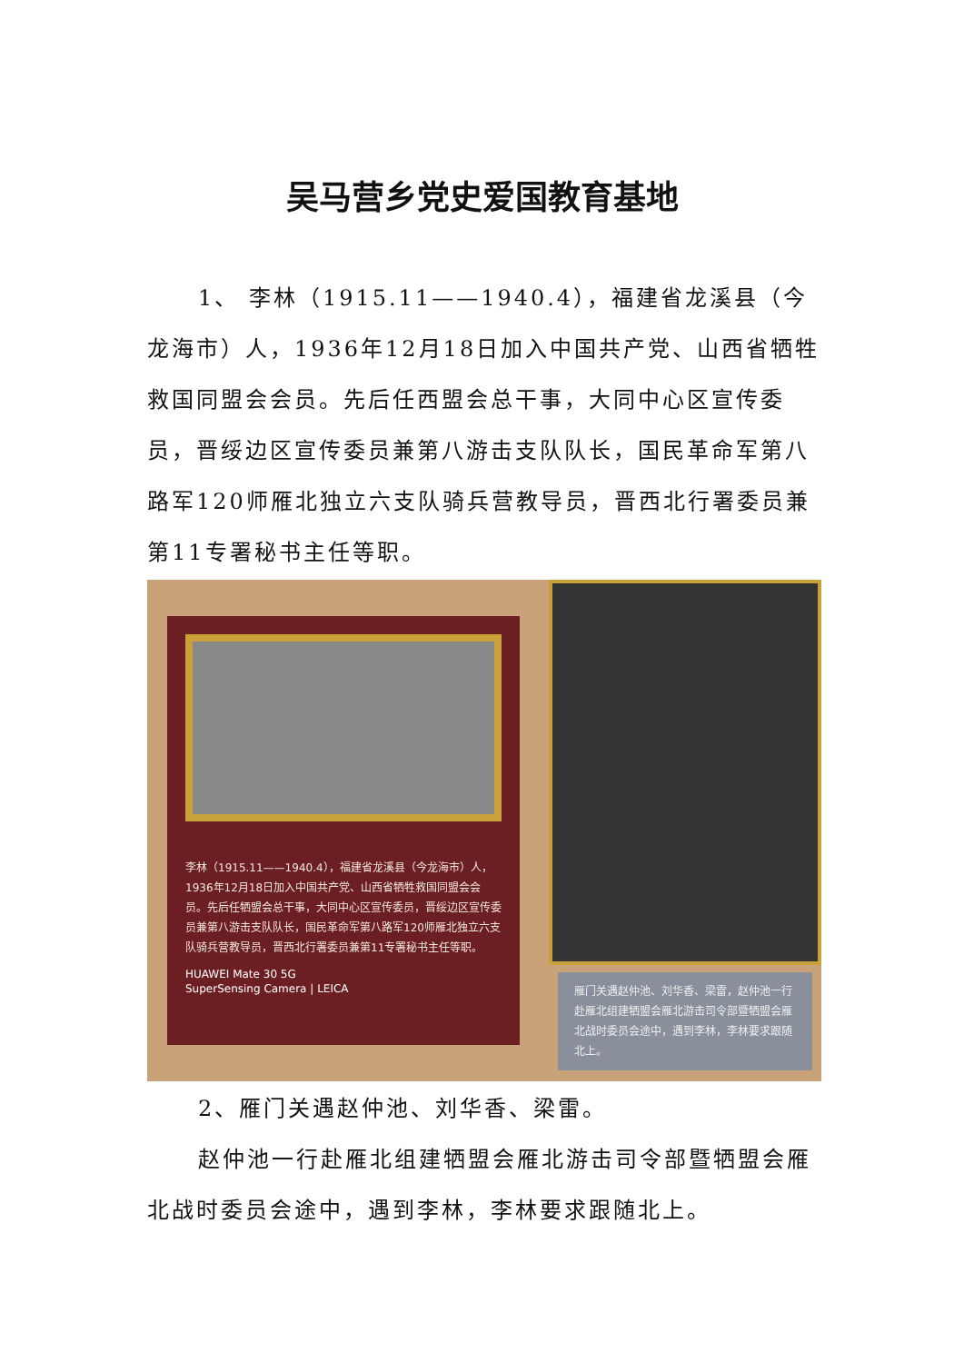吴马营乡党史爱国教育基地
1、 李林（1915.11——1940.4），福建省龙溪县（今龙海市）人，1936年12月18日加入中国共产党、山西省牺牲救国同盟会会员。先后任西盟会总干事，大同中心区宣传委员，晋绥边区宣传委员兼第八游击支队队长，国民革命军第八路军120师雁北独立六支队骑兵营教导员，晋西北行署委员兼第11专署秘书主任等职。
李林（1915.11——1940.4），福建省龙溪县（今龙海市）人，1936年12月18日加入中国共产党、山西省牺牲救国同盟会会员。先后任牺盟会总干事，大同中心区宣传委员，晋绥边区宣传委员兼第八游击支队队长，国民革命军第八路军120师雁北独立六支队骑兵营教导员，晋西北行署委员兼第11专署秘书主任等职。
HUAWEI Mate 30 5G
SuperSensing Camera | LEICA
雁门关遇赵仲池、刘华香、梁雷，赵仲池一行赴雁北组建牺盟会雁北游击司令部暨牺盟会雁北战时委员会途中，遇到李林，李林要求跟随北上。
2、雁门关遇赵仲池、刘华香、梁雷。
赵仲池一行赴雁北组建牺盟会雁北游击司令部暨牺盟会雁北战时委员会途中，遇到李林，李林要求跟随北上。